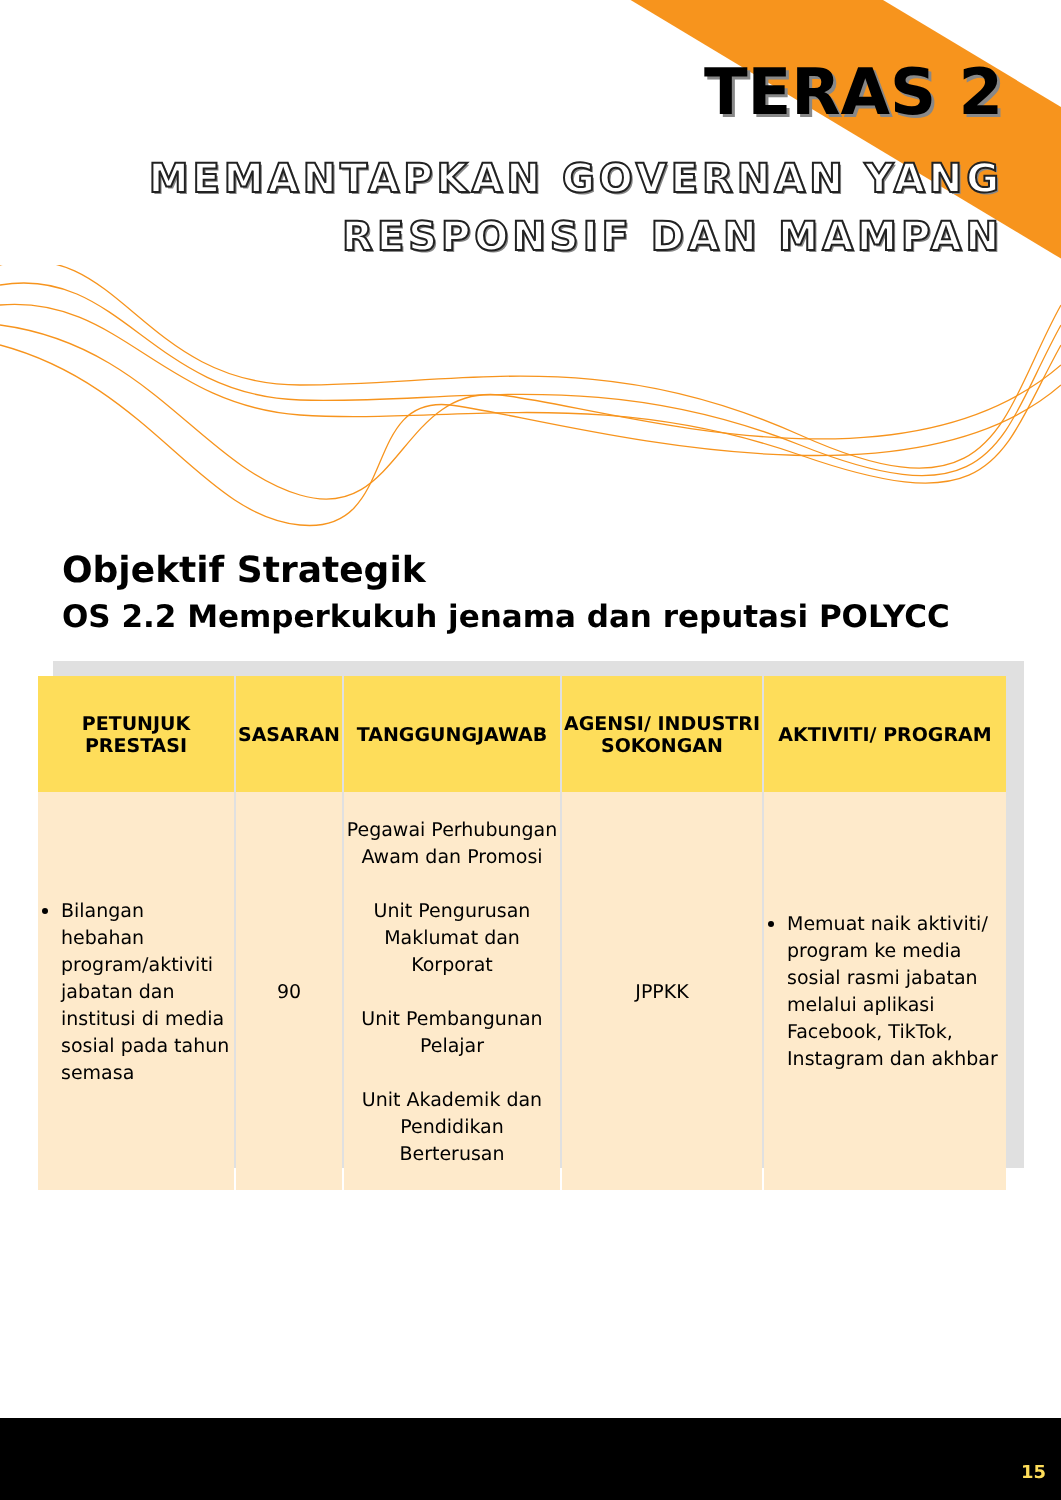TERAS 2
MEMANTAPKAN GOVERNAN YANG
RESPONSIF DAN MAMPAN
Objektif Strategik
OS 2.2 Memperkukuh jenama dan reputasi POLYCC
| PETUNJUK PRESTASI | SASARAN | TANGGUNGJAWAB | AGENSI/ INDUSTRI SOKONGAN | AKTIVITI/ PROGRAM |
| --- | --- | --- | --- | --- |
| Bilangan hebahan program/aktiviti jabatan dan institusi di media sosial pada tahun semasa | 90 | Pegawai Perhubungan Awam dan Promosi Unit Pengurusan Maklumat dan Korporat Unit Pembangunan Pelajar Unit Akademik dan Pendidikan Berterusan | JPPKK | Memuat naik aktiviti/ program ke media sosial rasmi jabatan melalui aplikasi Facebook, TikTok, Instagram dan akhbar |
15